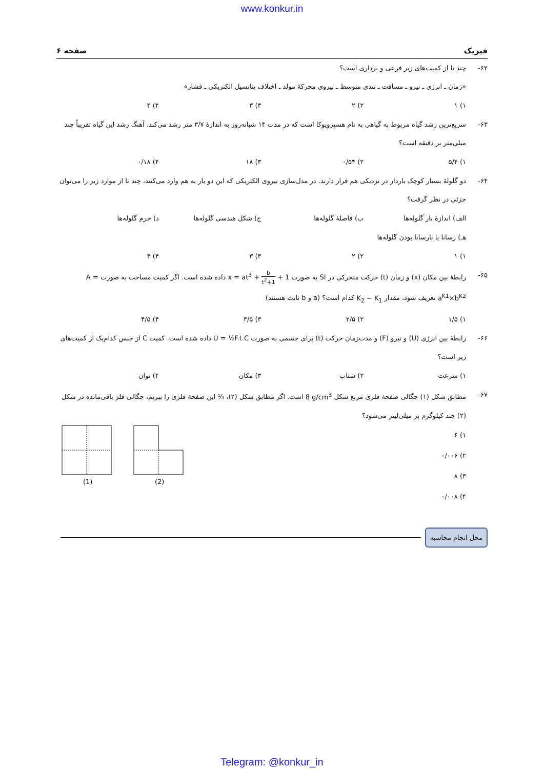www.konkur.in
فیزیک صفحه ۶
۶۲- چند تا از کمیت‌های زیر فرعی و برداری است؟
«زمان ـ انرژی ـ نیرو ـ مسافت ـ تندی متوسط ـ نیروی محرکهٔ مولد ـ اختلاف پتانسیل الکتریکی ـ فشار»
۱) ۱ ۲) ۲ ۳) ۳ ۴) ۴
۶۳- سریع‌ترین رشد گیاه مربوط به گیاهی به نام هسپرویوکا است که در مدت ۱۴ شبانه‌روز به اندازهٔ ۳/۷ متر رشد می‌کند. آهنگ رشد این گیاه تقریباً چند میلی‌متر بر دقیقه است؟
۱) ۵/۴ ۲) ۰/۵۴ ۳) ۱۸ ۴) ۰/۱۸
۶۴- دو گلولهٔ بسیار کوچک باردار در نزدیکی هم قرار دارند. در مدل‌سازی نیروی الکتریکی که این دو بار به هم وارد می‌کنند، چند تا از موارد زیر را می‌توان جزئی در نظر گرفت؟
الف) اندازهٔ بار گلوله‌ها ب) فاصلهٔ گلوله‌ها ج) شکل هندسی گلوله‌ها د) جرم گلوله‌ها
هـ) رسانا یا نارسانا بودن گلوله‌ها
۱) ۱ ۲) ۲ ۳) ۳ ۴) ۴
۶۵- رابطهٔ بین مکان (x) و زمان (t) حرکت متحرکی در SI به صورت x = at<sup>3</sup> + b t<sup>2</sup>+1 + 1 داده شده است. اگر کمیت مساحت به صورت A = a<sup>K1</sup>×b<sup>K2</sup> تعریف شود، مقدار K<sub>2</sub> − K<sub>1</sub> کدام است؟ (a و b ثابت هستند)
۱) ۱/۵ ۲) ۲/۵ ۳) ۳/۵ ۴) ۴/۵
۶۶- رابطهٔ بین انرژی (U) و نیرو (F) و مدت‌زمان حرکت (t) برای جسمی به صورت U = ½F.t.C داده شده است. کمیت C از جنس کدام‌یک از کمیت‌های زیر است؟
۱) سرعت ۲) شتاب ۳) مکان ۴) توان
۶۷- مطابق شکل (۱) چگالی صفحهٔ فلزی مربع شکل 8 g/cm<sup>3</sup> است. اگر مطابق شکل (۲)، ¼ این صفحهٔ فلزی را ببریم، چگالی فلز باقی‌مانده در شکل (۲) چند کیلوگرم بر میلی‌لیتر می‌شود؟
۱) ۶
۲) ۰/۰۰۶
۳) ۸
۴) ۰/۰۰۸
(1)
(2)
محل انجام محاسبه
Telegram: @konkur_in